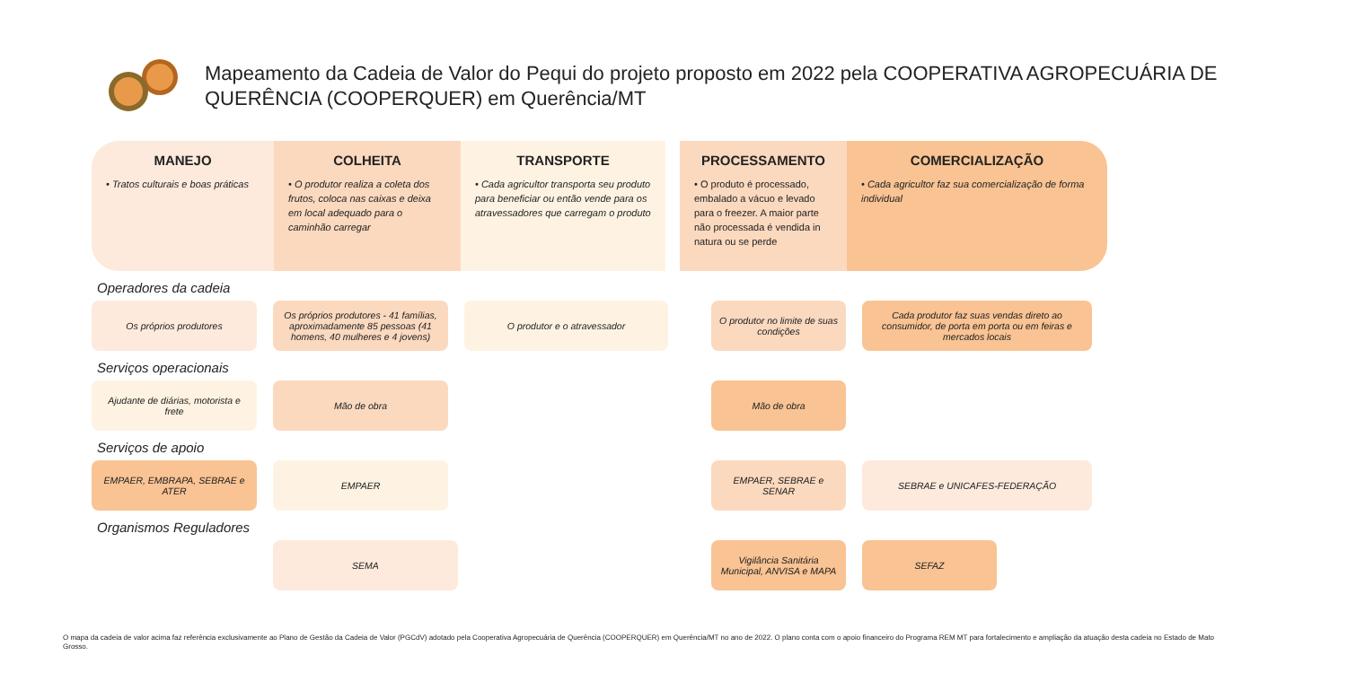Mapeamento da Cadeia de Valor do Pequi do projeto proposto em 2022 pela COOPERATIVA AGROPECUÁRIA DE QUERÊNCIA (COOPERQUER) em Querência/MT
MANEJO
• Tratos culturais e boas práticas
COLHEITA
• O produtor realiza a coleta dos frutos, coloca nas caixas e deixa em local adequado para o caminhão carregar
TRANSPORTE
• Cada agricultor transporta seu produto para beneficiar ou então vende para os atravessadores que carregam o produto
PROCESSAMENTO
• O produto é processado, embalado a vácuo e levado para o freezer. A maior parte não processada é vendida in natura ou se perde
COMERCIALIZAÇÃO
• Cada agricultor faz sua comercialização de forma individual
Operadores da cadeia
Os próprios produtores
Os próprios produtores - 41 famílias, aproximadamente 85 pessoas (41 homens, 40 mulheres e 4 jovens)
O produtor e o atravessador
O produtor no limite de suas condições
Cada produtor faz suas vendas direto ao consumidor, de porta em porta ou em feiras e mercados locais
Serviços operacionais
Ajudante de diárias, motorista e frete
Mão de obra Mão de obra
Serviços de apoio
EMPAER, EMBRAPA, SEBRAE e ATER
EMPAER EMPAER, SEBRAE e SENAR SEBRAE e UNICAFES-FEDERAÇÃO
Organismos Reguladores
SEMA
Vigilância Sanitária Municipal, ANVISA e MAPA
SEFAZ
O mapa da cadeia de valor acima faz referência exclusivamente ao Plano de Gestão da Cadeia de Valor (PGCdV) adotado pela Cooperativa Agropecuária de Querência (COOPERQUER) em Querência/MT no ano de 2022. O plano conta com o apoio financeiro do Programa REM MT para fortalecimento e ampliação da atuação desta cadeia no Estado de Mato Grosso.